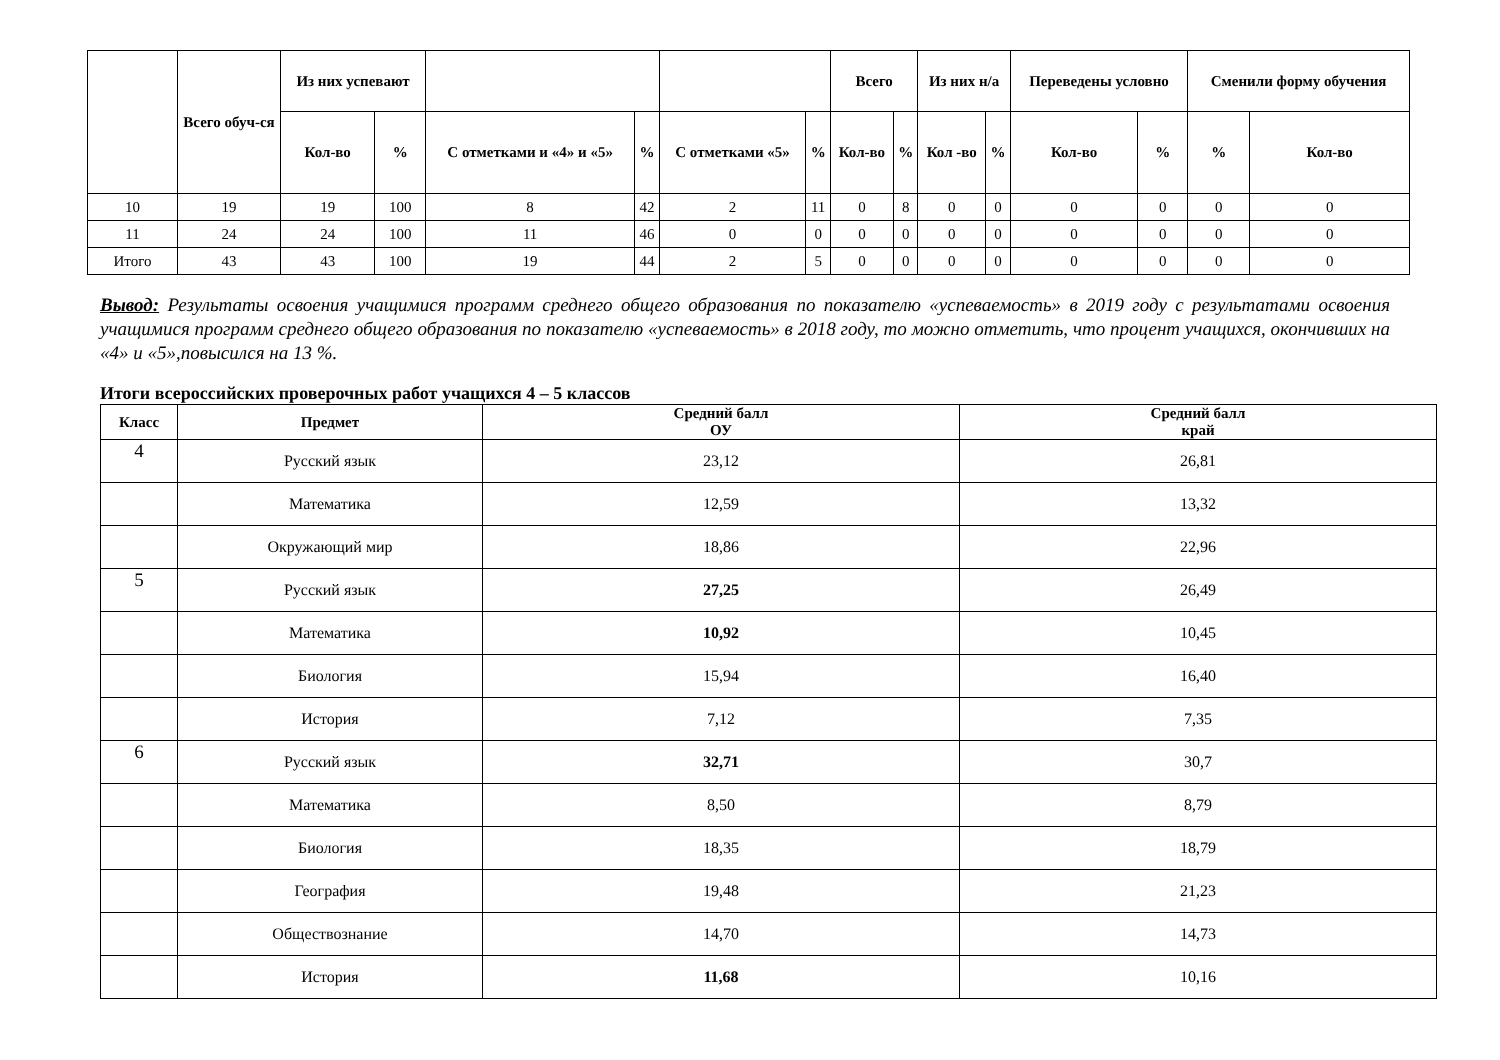| | Всего обуч-ся | Из них успевают | | | | | | Всего | | Из них н/а | | Переведены условно | | Сменили форму обучения | |
| --- | --- | --- | --- | --- | --- | --- | --- | --- | --- | --- | --- | --- | --- | --- | --- |
| | | Кол-во | % | С отметками и «4» и «5» | % | С отметками «5» | % | Кол-во | % | Кол -во | % | Кол-во | % | % | Кол-во |
| 10 | 19 | 19 | 100 | 8 | 42 | 2 | 11 | 0 | 8 | 0 | 0 | 0 | 0 | 0 | 0 |
| 11 | 24 | 24 | 100 | 11 | 46 | 0 | 0 | 0 | 0 | 0 | 0 | 0 | 0 | 0 | 0 |
| Итого | 43 | 43 | 100 | 19 | 44 | 2 | 5 | 0 | 0 | 0 | 0 | 0 | 0 | 0 | 0 |
Вывод: Результаты освоения учащимися программ среднего общего образования по показателю «успеваемость» в 2019 году с результатами освоения учащимися программ среднего общего образования по показателю «успеваемость» в 2018 году, то можно отметить, что процент учащихся, окончивших на «4» и «5»,повысился на 13 %.
Итоги всероссийских проверочных работ учащихся 4 – 5 классов
| Класс | Предмет | Средний балл ОУ | Средний балл край |
| --- | --- | --- | --- |
| 4 | Русский язык | 23,12 | 26,81 |
| | Математика | 12,59 | 13,32 |
| | Окружающий мир | 18,86 | 22,96 |
| 5 | Русский язык | 27,25 | 26,49 |
| | Математика | 10,92 | 10,45 |
| | Биология | 15,94 | 16,40 |
| | История | 7,12 | 7,35 |
| 6 | Русский язык | 32,71 | 30,7 |
| | Математика | 8,50 | 8,79 |
| | Биология | 18,35 | 18,79 |
| | География | 19,48 | 21,23 |
| | Обществознание | 14,70 | 14,73 |
| | История | 11,68 | 10,16 |